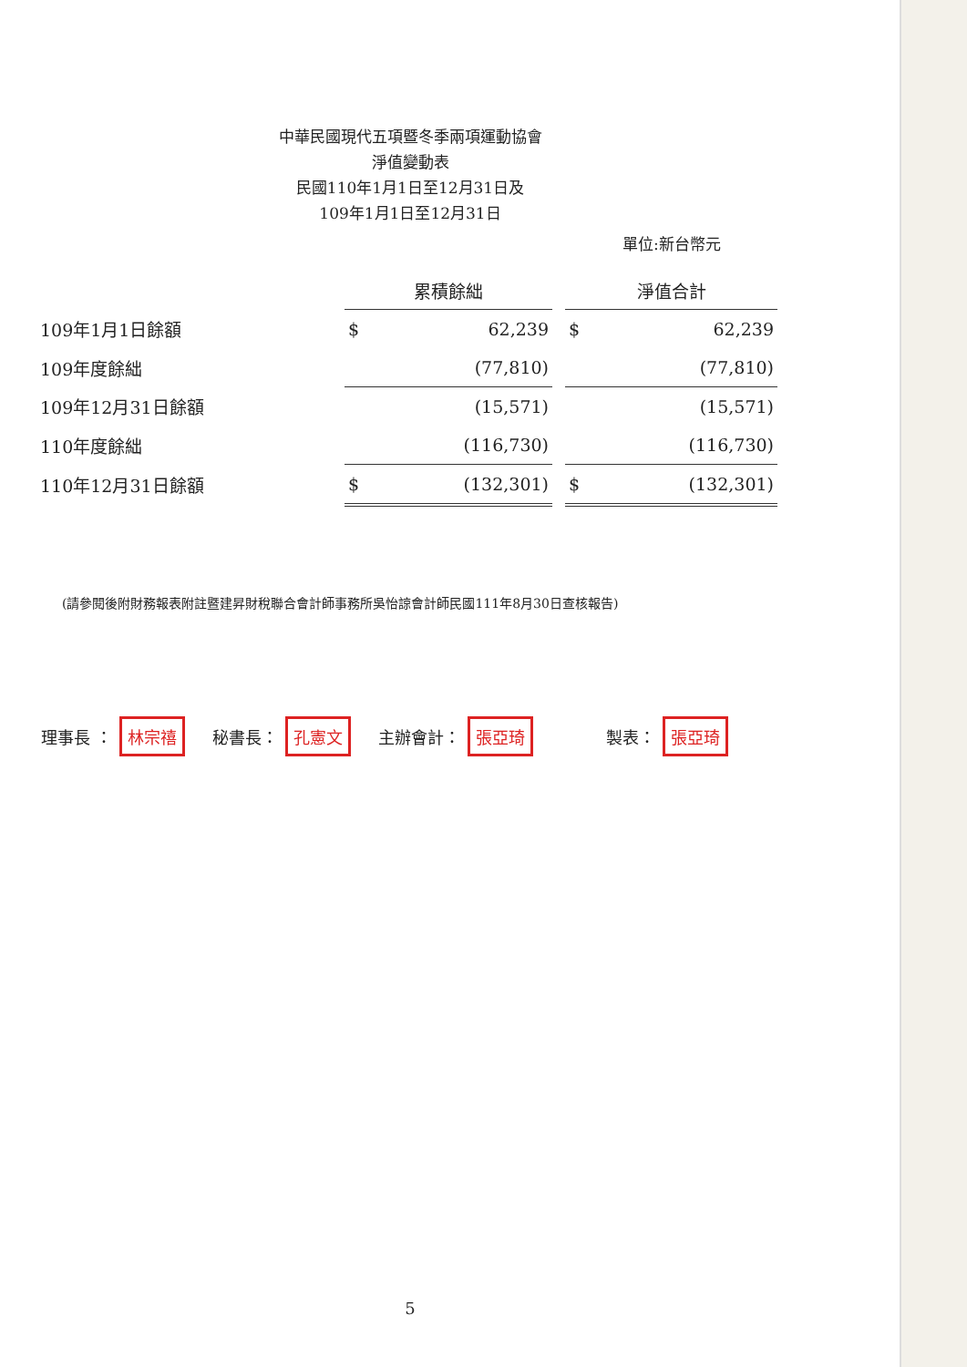中華民國現代五項暨冬季兩項運動協會
淨值變動表
民國110年1月1日至12月31日及
109年1月1日至12月31日
單位:新台幣元
| | 累積餘絀 | | | 淨值合計 | |
| 109年1月1日餘額 | $ | 62,239 | | $ | 62,239 |
| 109年度餘絀 | | (77,810) | | | (77,810) |
| 109年12月31日餘額 | | (15,571) | | | (15,571) |
| 110年度餘絀 | | (116,730) | | | (116,730) |
| 110年12月31日餘額 | $ | (132,301) | | $ | (132,301) |
(請參閱後附財務報表附註暨建昇財稅聯合會計師事務所吳怡諒會計師民國111年8月30日查核報告)
理事長 ： 林宗禧 秘書長： 孔憲文 主辦會計： 張亞琦 製表： 張亞琦
5